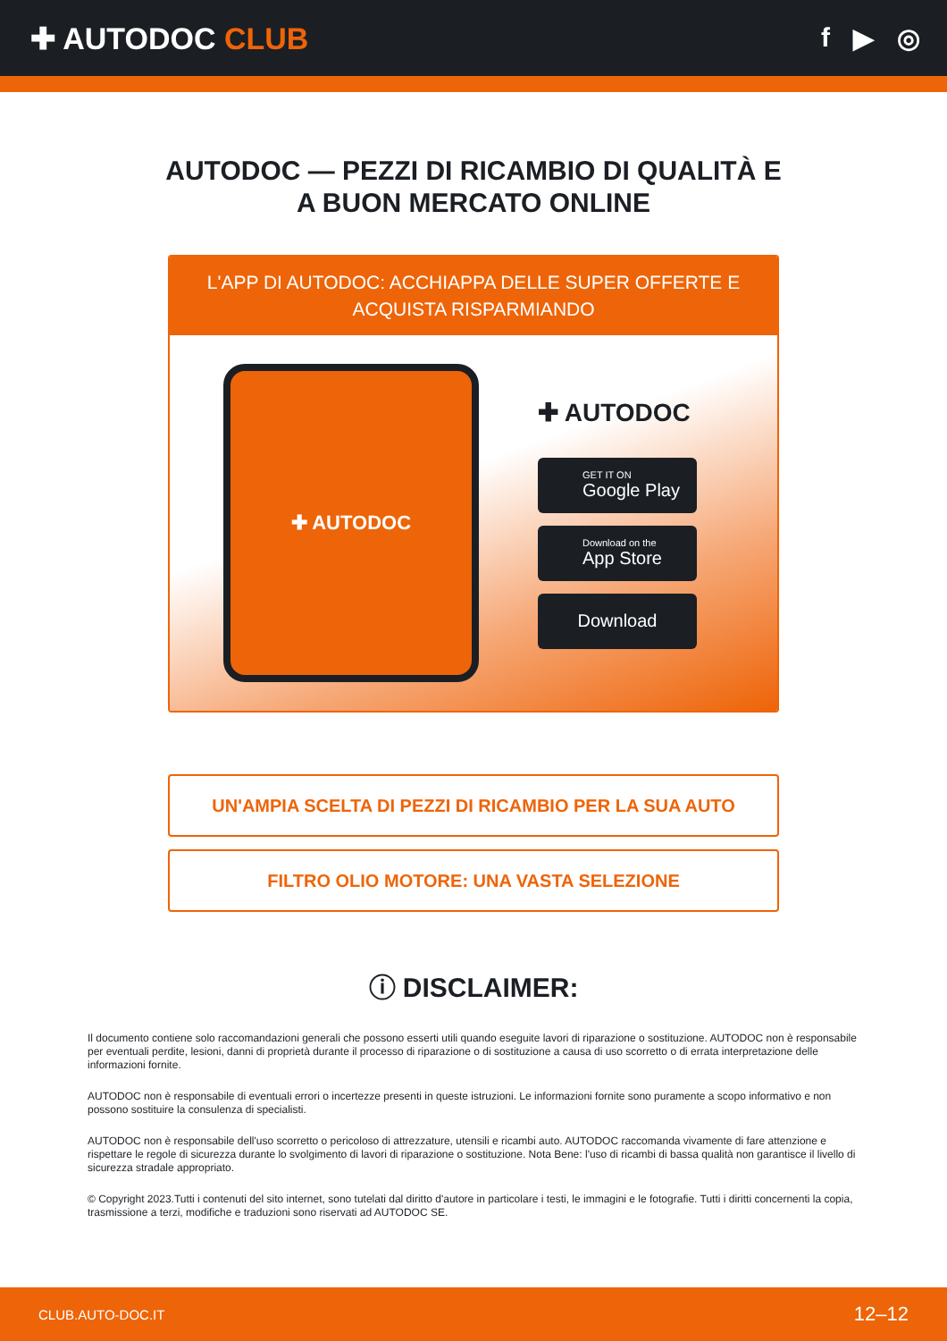✚ AUTODOC CLUB f ▶ ◎
AUTODOC — PEZZI DI RICAMBIO DI QUALITÀ E A BUON MERCATO ONLINE
L'APP DI AUTODOC: ACCHIAPPA DELLE SUPER OFFERTE E ACQUISTA RISPARMIANDO
✚ AUTODOC
✚ AUTODOC
GET IT ON
Google Play
Download on the
App Store
Download
UN'AMPIA SCELTA DI PEZZI DI RICAMBIO PER LA SUA AUTO
FILTRO OLIO MOTORE: UNA VASTA SELEZIONE
ⓘ DISCLAIMER:
Il documento contiene solo raccomandazioni generali che possono esserti utili quando eseguite lavori di riparazione o sostituzione. AUTODOC non è responsabile per eventuali perdite, lesioni, danni di proprietà durante il processo di riparazione o di sostituzione a causa di uso scorretto o di errata interpretazione delle informazioni fornite.
AUTODOC non è responsabile di eventuali errori o incertezze presenti in queste istruzioni. Le informazioni fornite sono puramente a scopo informativo e non possono sostituire la consulenza di specialisti.
AUTODOC non è responsabile dell'uso scorretto o pericoloso di attrezzature, utensili e ricambi auto. AUTODOC raccomanda vivamente di fare attenzione e rispettare le regole di sicurezza durante lo svolgimento di lavori di riparazione o sostituzione. Nota Bene: l'uso di ricambi di bassa qualità non garantisce il livello di sicurezza stradale appropriato.
© Copyright 2023.Tutti i contenuti del sito internet, sono tutelati dal diritto d'autore in particolare i testi, le immagini e le fotografie. Tutti i diritti concernenti la copia, trasmissione a terzi, modifiche e traduzioni sono riservati ad AUTODOC SE.
CLUB.AUTO-DOC.IT 12–12